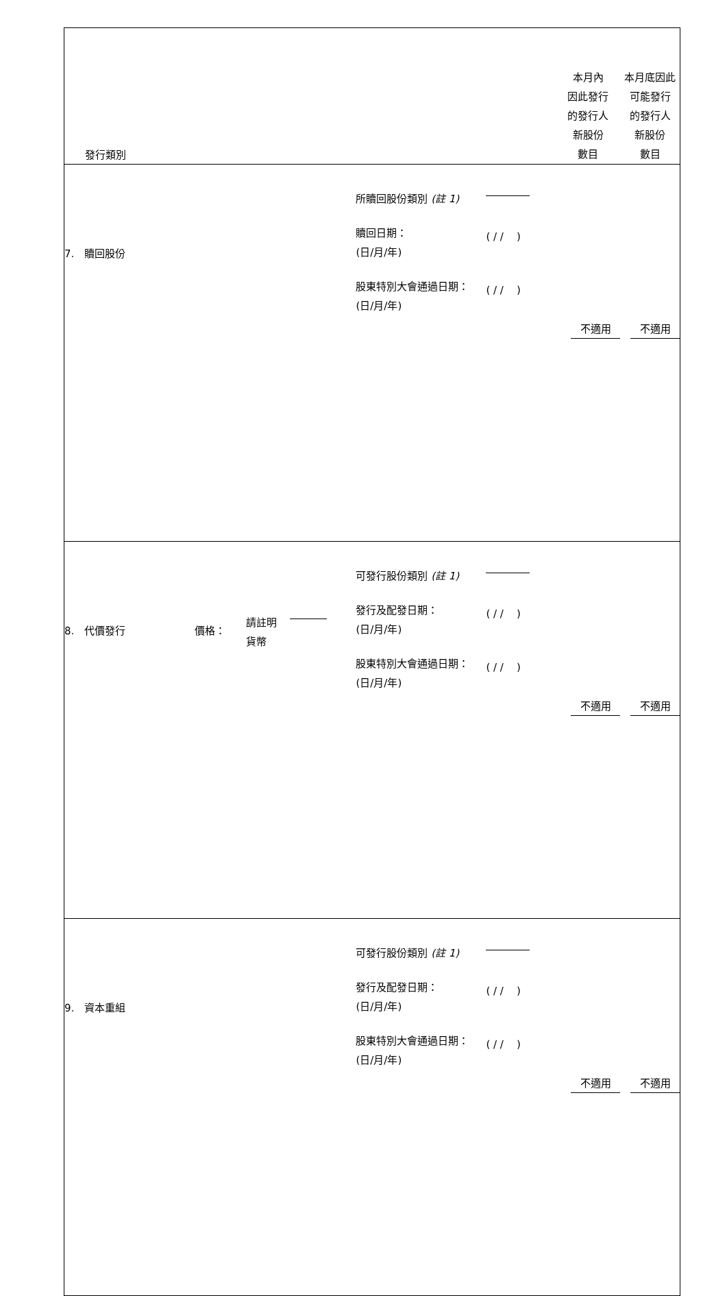| 發行類別 | | 本月內 因此發行 的發行人 新股份 數目 | 本月底因此 可能發行 的發行人 新股份 數目 |
| 7. 贖回股份 | 所贖回股份類別 (註 1) 贖回日期： (日/月/年) ( / / ) 股東特別大會通過日期： (日/月/年) ( / / ) | 不適用 | 不適用 |
| 8. 代價發行 價格： 請註明 貨幣 | 可發行股份類別 (註 1) 發行及配發日期： (日/月/年) ( / / ) 股東特別大會通過日期： (日/月/年) ( / / ) | 不適用 | 不適用 |
| 9. 資本重組 | 可發行股份類別 (註 1) 發行及配發日期： (日/月/年) ( / / ) 股東特別大會通過日期： (日/月/年) ( / / ) | 不適用 | 不適用 |